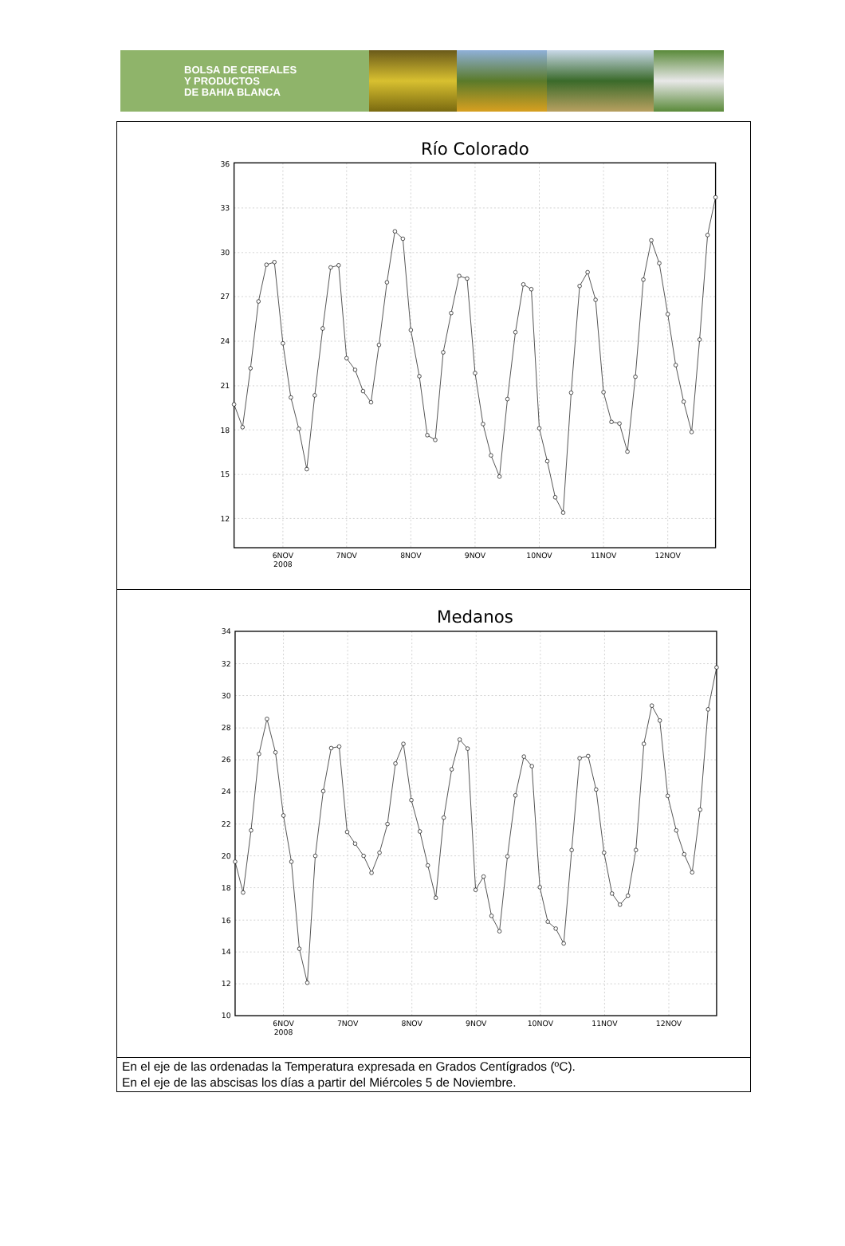BOLSA DE CEREALES
Y PRODUCTOS
DE BAHIA BLANCA
| Río Colorado 36 33 30 27 24 21 18 15 12 6NOV 2008 7NOV 8NOV 9NOV 10NOV 11NOV 12NOV |
| Medanos 34 32 30 28 26 24 22 20 18 16 14 12 10 6NOV 2008 7NOV 8NOV 9NOV 10NOV 11NOV 12NOV |
| En el eje de las ordenadas la Temperatura expresada en Grados Centígrados (ºC). En el eje de las abscisas los días a partir del Miércoles 5 de Noviembre. |